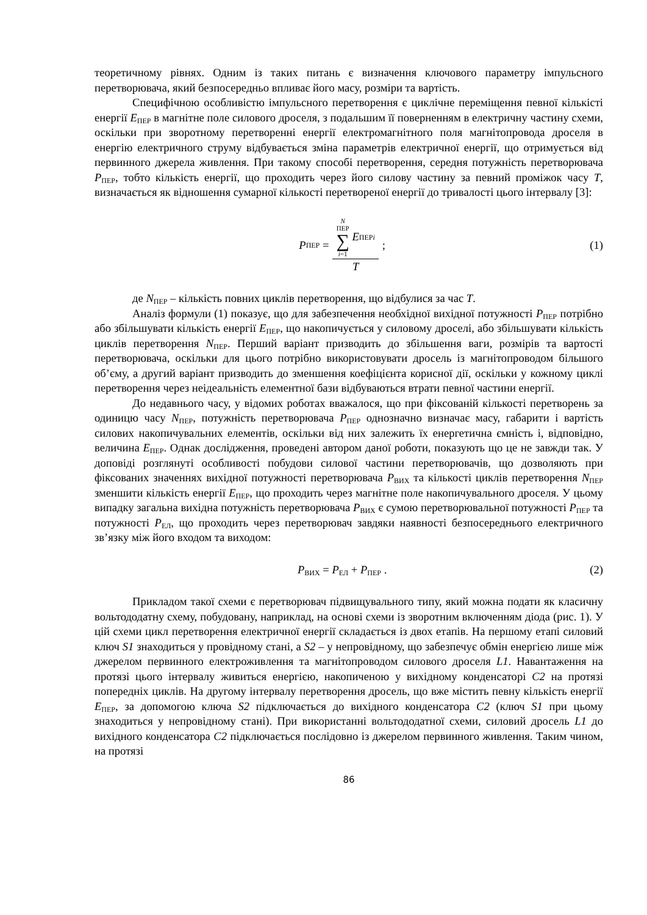теоретичному рівнях. Одним із таких питань є визначення ключового параметру імпульсного перетворювача, який безпосередньо впливає його масу, розміри та вартість.
Специфічною особливістю імпульсного перетворення є циклічне переміщення певної кількісті енергії E<sub>ПЕР</sub> в магнітне поле силового дроселя, з подальшим її поверненням в електричну частину схеми, оскільки при зворотному перетворенні енергії електромагнітного поля магнітопровода дроселя в енергію електричного струму відбувається зміна параметрів електричної енергії, що отримується від первинного джерела живлення. При такому способі перетворення, середня потужність перетворювача P<sub>ПЕР</sub>, тобто кількість енергії, що проходить через його силову частину за певний проміжок часу T, визначається як відношення сумарної кількості перетвореної енергії до тривалості цього інтервалу [3]:
P<sub>ПЕР</sub> = N ПЕР ∑ i=1 E<sub>ПЕРi</sub> T; (1)
де N<sub>ПЕР</sub> – кількість повних циклів перетворення, що відбулися за час T.
Аналіз формули (1) показує, що для забезпечення необхідної вихідної потужності P<sub>ПЕР</sub> потрібно або збільшувати кількість енергії E<sub>ПЕР</sub>, що накопичується у силовому дроселі, або збільшувати кількість циклів перетворення N<sub>ПЕР</sub>. Перший варіант призводить до збільшення ваги, розмірів та вартості перетворювача, оскільки для цього потрібно використовувати дросель із магнітопроводом більшого об’єму, а другий варіант призводить до зменшення коефіцієнта корисної дії, оскільки у кожному циклі перетворення через неідеальність елементної бази відбуваються втрати певної частини енергії.
До недавнього часу, у відомих роботах вважалося, що при фіксованій кількості перетворень за одиницю часу N<sub>ПЕР</sub>, потужність перетворювача P<sub>ПЕР</sub> однозначно визначає масу, габарити і вартість силових накопичувальних елементів, оскільки від них залежить їх енергетична ємність і, відповідно, величина E<sub>ПЕР</sub>. Однак дослідження, проведені автором даної роботи, показують що це не завжди так. У доповіді розглянуті особливості побудови силової частини перетворювачів, що дозволяють при фіксованих значеннях вихідної потужності перетворювача P<sub>ВИХ</sub> та кількості циклів перетворення N<sub>ПЕР</sub> зменшити кількість енергії E<sub>ПЕР</sub>, що проходить через магнітне поле накопичувального дроселя. У цьому випадку загальна вихідна потужність перетворювача P<sub>ВИХ</sub> є сумою перетворювальної потужності P<sub>ПЕР</sub> та потужності P<sub>ЕЛ</sub>, що проходить через перетворювач завдяки наявності безпосереднього електричного зв’язку між його входом та виходом:
P<sub>ВИХ</sub> = P<sub>ЕЛ</sub> + P<sub>ПЕР</sub> . (2)
Прикладом такої схеми є перетворювач підвищувального типу, який можна подати як класичну вольтододатну схему, побудовану, наприклад, на основі схеми із зворотним включенням діода (рис. 1). У цій схеми цикл перетворення електричної енергії складається із двох етапів. На першому етапі силовий ключ S1 знаходиться у провідному стані, а S2 – у непровідному, що забезпечує обмін енергією лише між джерелом первинного електроживлення та магнітопроводом силового дроселя L1. Навантаження на протязі цього інтервалу живиться енергією, накопиченою у вихідному конденсаторі C2 на протязі попередніх циклів. На другому інтервалу перетворення дросель, що вже містить певну кількість енергії E<sub>ПЕР</sub>, за допомогою ключа S2 підключається до вихідного конденсатора C2 (ключ S1 при цьому знаходиться у непровідному стані). При використанні вольтододатної схеми, силовий дросель L1 до вихідного конденсатора C2 підключається послідовно із джерелом первинного живлення. Таким чином, на протязі
86